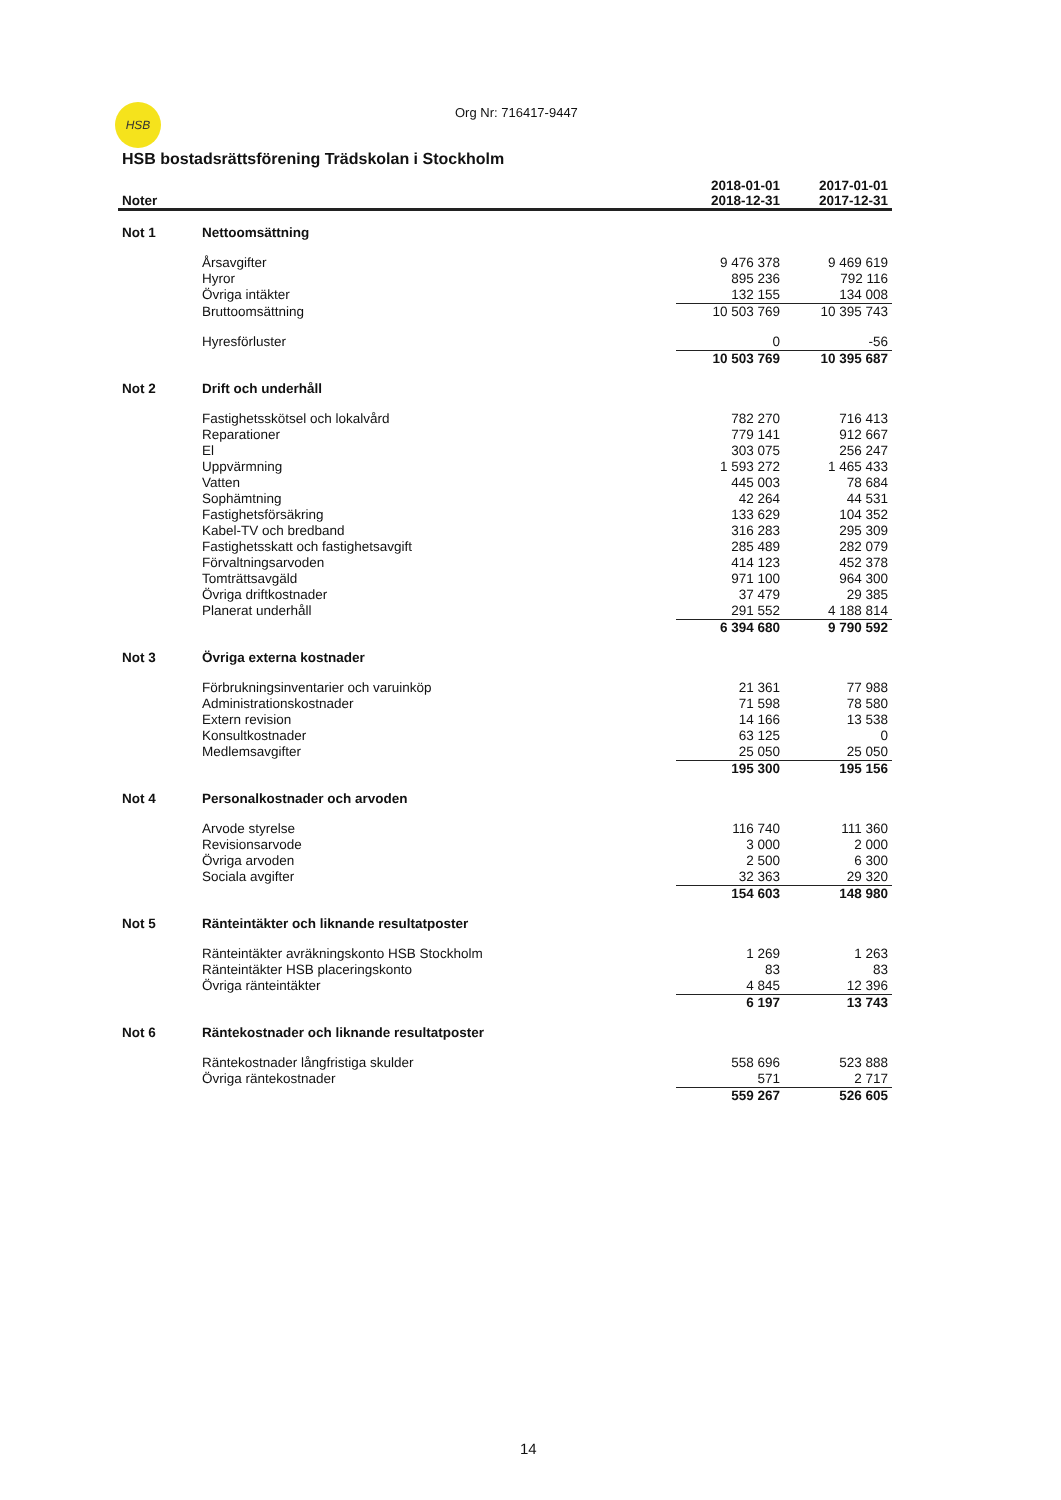HSB Org Nr: 716417-9447
HSB bostadsrättsförening Trädskolan i Stockholm
| Noter | | 2018-01-01 2018-12-31 | 2017-01-01 2017-12-31 |
| --- | --- | --- | --- |
| Not 1 | Nettoomsättning | | |
| | Årsavgifter | 9 476 378 | 9 469 619 |
| | Hyror | 895 236 | 792 116 |
| | Övriga intäkter | 132 155 | 134 008 |
| | Bruttoomsättning | 10 503 769 | 10 395 743 |
| | Hyresförluster | 0 | -56 |
| | | 10 503 769 | 10 395 687 |
| Not 2 | Drift och underhåll | | |
| | Fastighetsskötsel och lokalvård | 782 270 | 716 413 |
| | Reparationer | 779 141 | 912 667 |
| | El | 303 075 | 256 247 |
| | Uppvärmning | 1 593 272 | 1 465 433 |
| | Vatten | 445 003 | 78 684 |
| | Sophämtning | 42 264 | 44 531 |
| | Fastighetsförsäkring | 133 629 | 104 352 |
| | Kabel-TV och bredband | 316 283 | 295 309 |
| | Fastighetsskatt och fastighetsavgift | 285 489 | 282 079 |
| | Förvaltningsarvoden | 414 123 | 452 378 |
| | Tomträttsavgäld | 971 100 | 964 300 |
| | Övriga driftkostnader | 37 479 | 29 385 |
| | Planerat underhåll | 291 552 | 4 188 814 |
| | | 6 394 680 | 9 790 592 |
| Not 3 | Övriga externa kostnader | | |
| | Förbrukningsinventarier och varuinköp | 21 361 | 77 988 |
| | Administrationskostnader | 71 598 | 78 580 |
| | Extern revision | 14 166 | 13 538 |
| | Konsultkostnader | 63 125 | 0 |
| | Medlemsavgifter | 25 050 | 25 050 |
| | | 195 300 | 195 156 |
| Not 4 | Personalkostnader och arvoden | | |
| | Arvode styrelse | 116 740 | 111 360 |
| | Revisionsarvode | 3 000 | 2 000 |
| | Övriga arvoden | 2 500 | 6 300 |
| | Sociala avgifter | 32 363 | 29 320 |
| | | 154 603 | 148 980 |
| Not 5 | Ränteintäkter och liknande resultatposter | | |
| | Ränteintäkter avräkningskonto HSB Stockholm | 1 269 | 1 263 |
| | Ränteintäkter HSB placeringskonto | 83 | 83 |
| | Övriga ränteintäkter | 4 845 | 12 396 |
| | | 6 197 | 13 743 |
| Not 6 | Räntekostnader och liknande resultatposter | | |
| | Räntekostnader långfristiga skulder | 558 696 | 523 888 |
| | Övriga räntekostnader | 571 | 2 717 |
| | | 559 267 | 526 605 |
14